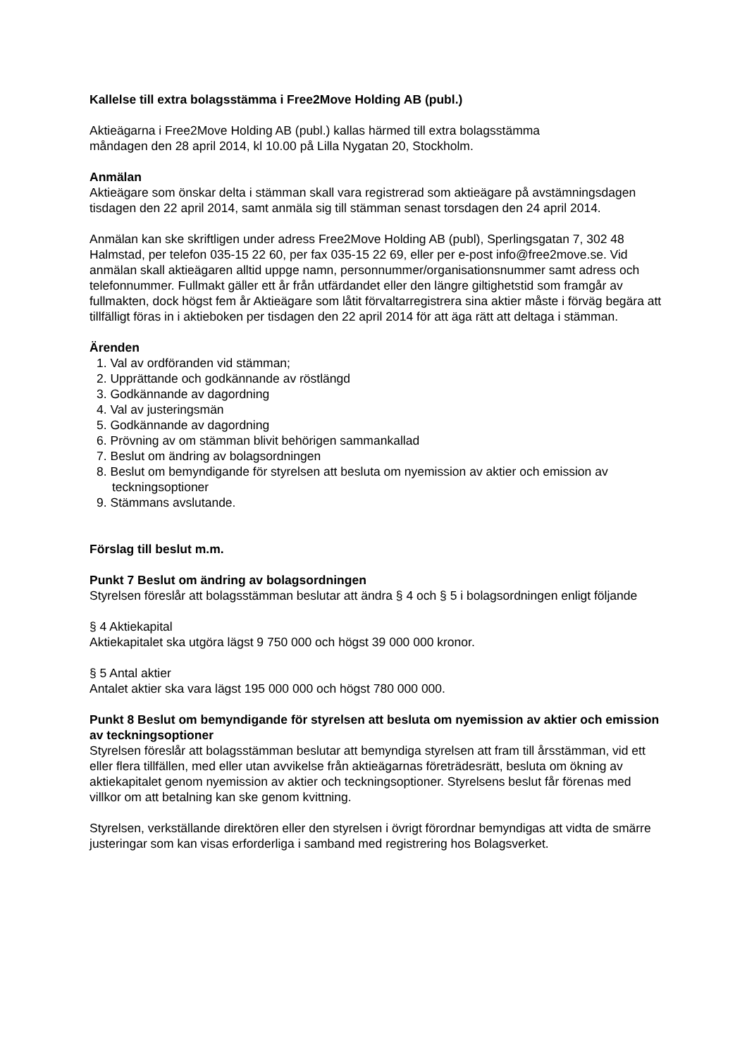Kallelse till extra bolagsstämma i Free2Move Holding AB (publ.)
Aktieägarna i Free2Move Holding AB (publ.) kallas härmed till extra bolagsstämma
måndagen den 28 april 2014, kl 10.00 på Lilla Nygatan 20, Stockholm.
Anmälan
Aktieägare som önskar delta i stämman skall vara registrerad som aktieägare på avstämningsdagen tisdagen den 22 april 2014, samt anmäla sig till stämman senast torsdagen den 24 april 2014.
Anmälan kan ske skriftligen under adress Free2Move Holding AB (publ), Sperlingsgatan 7, 302 48 Halmstad, per telefon 035-15 22 60, per fax 035-15 22 69, eller per e-post info@free2move.se. Vid anmälan skall aktieägaren alltid uppge namn, personnummer/organisationsnummer samt adress och telefonnummer. Fullmakt gäller ett år från utfärdandet eller den längre giltighetstid som framgår av fullmakten, dock högst fem år Aktieägare som låtit förvaltarregistrera sina aktier måste i förväg begära att tillfälligt föras in i aktieboken per tisdagen den 22 april 2014 för att äga rätt att deltaga i stämman.
Ärenden
1. Val av ordföranden vid stämman;
2. Upprättande och godkännande av röstlängd
3. Godkännande av dagordning
4. Val av justeringsmän
5. Godkännande av dagordning
6. Prövning av om stämman blivit behörigen sammankallad
7. Beslut om ändring av bolagsordningen
8. Beslut om bemyndigande för styrelsen att besluta om nyemission av aktier och emission av teckningsoptioner
9. Stämmans avslutande.
Förslag till beslut m.m.
Punkt 7 Beslut om ändring av bolagsordningen
Styrelsen föreslår att bolagsstämman beslutar att ändra § 4 och § 5 i bolagsordningen enligt följande
§ 4 Aktiekapital
Aktiekapitalet ska utgöra lägst 9 750 000 och högst 39 000 000 kronor.
§ 5 Antal aktier
Antalet aktier ska vara lägst 195 000 000 och högst 780 000 000.
Punkt 8 Beslut om bemyndigande för styrelsen att besluta om nyemission av aktier och emission av teckningsoptioner
Styrelsen föreslår att bolagsstämman beslutar att bemyndiga styrelsen att fram till årsstämman, vid ett eller flera tillfällen, med eller utan avvikelse från aktieägarnas företrädesrätt, besluta om ökning av aktiekapitalet genom nyemission av aktier och teckningsoptioner. Styrelsens beslut får förenas med villkor om att betalning kan ske genom kvittning.
Styrelsen, verkställande direktören eller den styrelsen i övrigt förordnar bemyndigas att vidta de smärre justeringar som kan visas erforderliga i samband med registrering hos Bolagsverket.